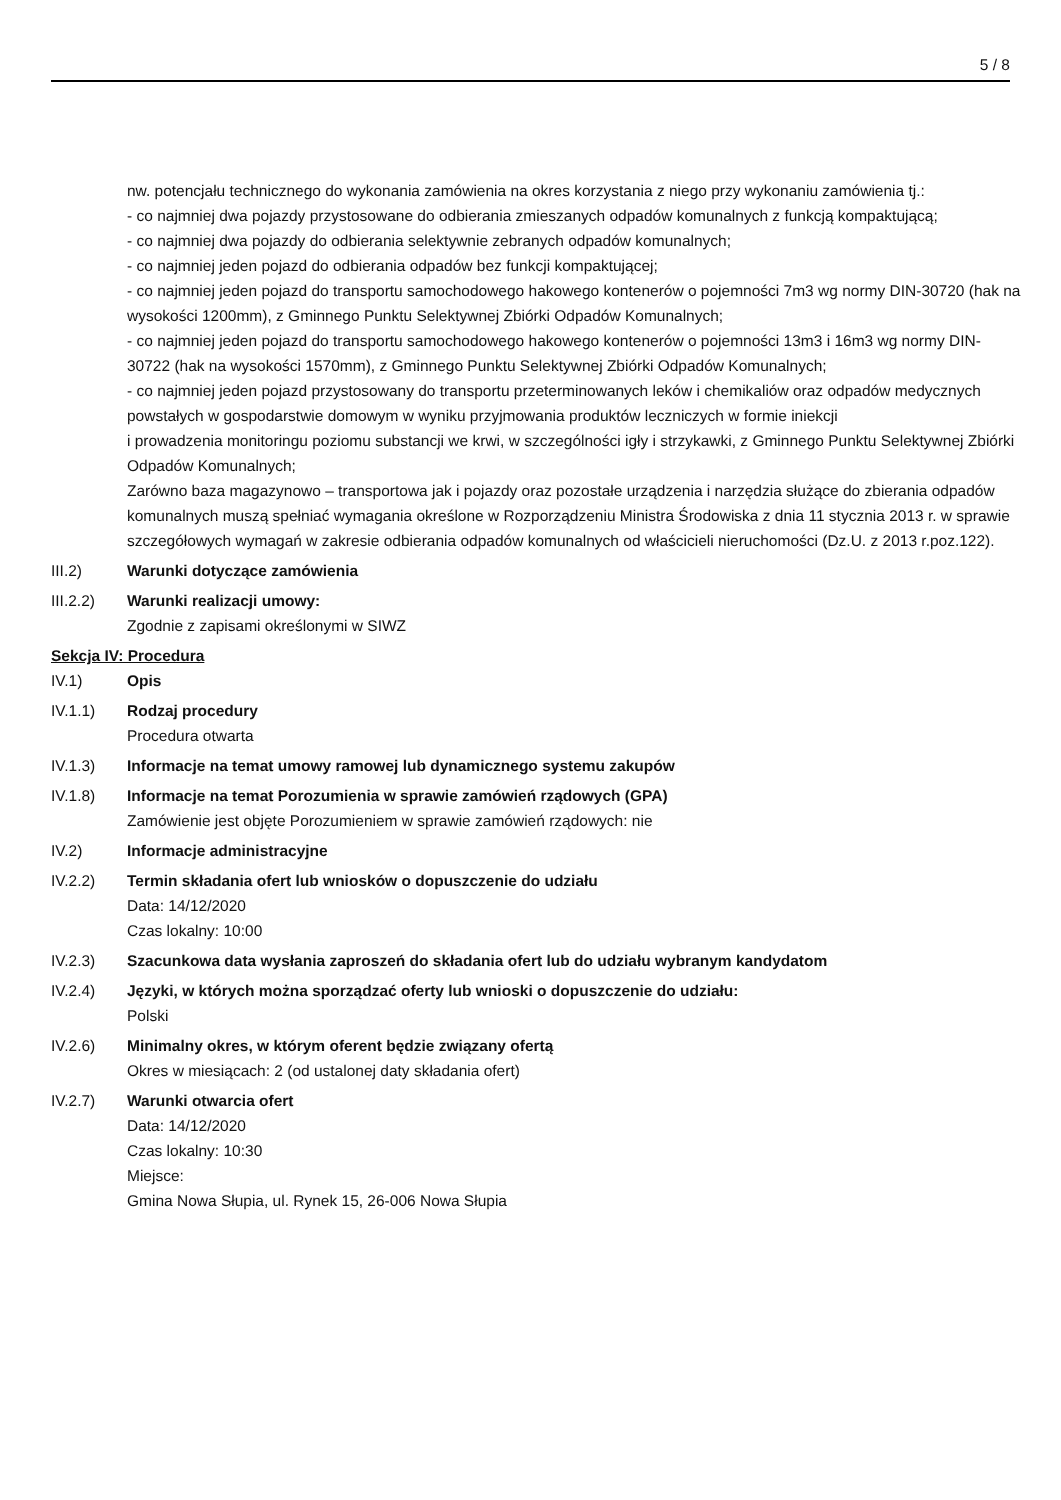5 / 8
nw. potencjału technicznego do wykonania zamówienia na okres korzystania z niego przy wykonaniu zamówienia tj.:
- co najmniej dwa pojazdy przystosowane do odbierania zmieszanych odpadów komunalnych z funkcją kompaktującą;
- co najmniej dwa pojazdy do odbierania selektywnie zebranych odpadów komunalnych;
- co najmniej jeden pojazd do odbierania odpadów bez funkcji kompaktującej;
- co najmniej jeden pojazd do transportu samochodowego hakowego kontenerów o pojemności 7m3 wg normy DIN-30720 (hak na wysokości 1200mm), z Gminnego Punktu Selektywnej Zbiórki Odpadów Komunalnych;
- co najmniej jeden pojazd do transportu samochodowego hakowego kontenerów o pojemności 13m3 i 16m3 wg normy DIN-30722 (hak na wysokości 1570mm), z Gminnego Punktu Selektywnej Zbiórki Odpadów Komunalnych;
- co najmniej jeden pojazd przystosowany do transportu przeterminowanych leków i chemikaliów oraz odpadów medycznych powstałych w gospodarstwie domowym w wyniku przyjmowania produktów leczniczych w formie iniekcji
i prowadzenia monitoringu poziomu substancji we krwi, w szczególności igły i strzykawki, z Gminnego Punktu Selektywnej Zbiórki Odpadów Komunalnych;
Zarówno baza magazynowo – transportowa jak i pojazdy oraz pozostałe urządzenia i narzędzia służące do zbierania odpadów komunalnych muszą spełniać wymagania określone w Rozporządzeniu Ministra Środowiska z dnia 11 stycznia 2013 r. w sprawie szczegółowych wymagań w zakresie odbierania odpadów komunalnych od właścicieli nieruchomości (Dz.U. z 2013 r.poz.122).
III.2) Warunki dotyczące zamówienia
III.2.2) Warunki realizacji umowy:
Zgodnie z zapisami określonymi w SIWZ
Sekcja IV: Procedura
IV.1) Opis
IV.1.1) Rodzaj procedury
Procedura otwarta
IV.1.3) Informacje na temat umowy ramowej lub dynamicznego systemu zakupów
IV.1.8) Informacje na temat Porozumienia w sprawie zamówień rządowych (GPA)
Zamówienie jest objęte Porozumieniem w sprawie zamówień rządowych: nie
IV.2) Informacje administracyjne
IV.2.2) Termin składania ofert lub wniosków o dopuszczenie do udziału
Data: 14/12/2020
Czas lokalny: 10:00
IV.2.3) Szacunkowa data wysłania zaproszeń do składania ofert lub do udziału wybranym kandydatom
IV.2.4) Języki, w których można sporządzać oferty lub wnioski o dopuszczenie do udziału:
Polski
IV.2.6) Minimalny okres, w którym oferent będzie związany ofertą
Okres w miesiącach: 2 (od ustalonej daty składania ofert)
IV.2.7) Warunki otwarcia ofert
Data: 14/12/2020
Czas lokalny: 10:30
Miejsce:
Gmina Nowa Słupia, ul. Rynek 15, 26-006 Nowa Słupia